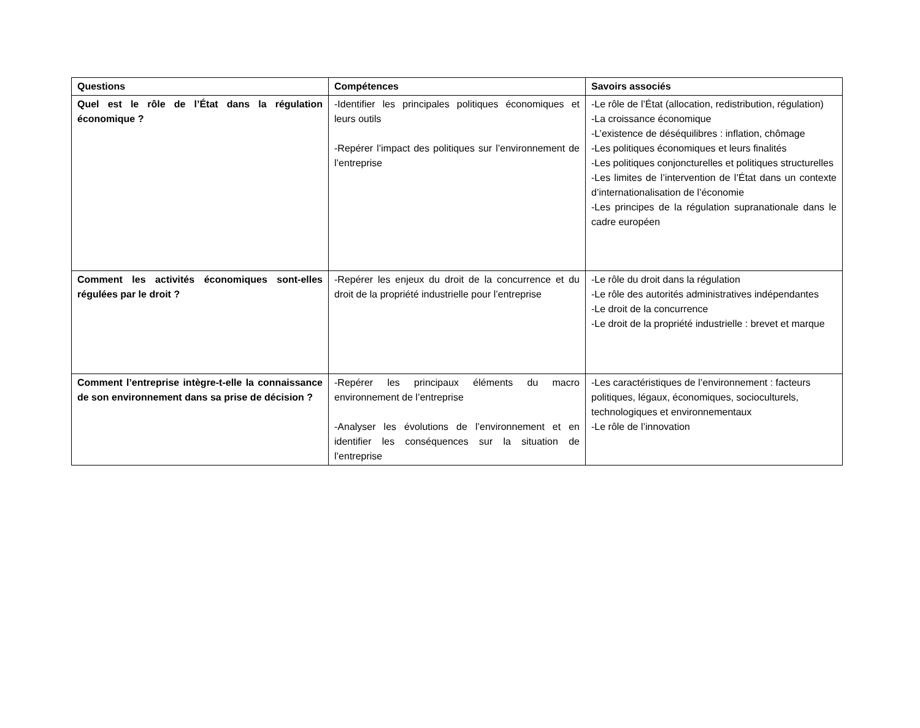| Questions | Compétences | Savoirs associés |
| --- | --- | --- |
| Quel est le rôle de l’État dans la régulation économique ? | -Identifier les principales politiques économiques et leurs outils -Repérer l’impact des politiques sur l’environnement de l’entreprise | -Le rôle de l’État (allocation, redistribution, régulation) -La croissance économique -L’existence de déséquilibres : inflation, chômage -Les politiques économiques et leurs finalités -Les politiques conjoncturelles et politiques structurelles -Les limites de l’intervention de l’État dans un contexte d’internationalisation de l’économie -Les principes de la régulation supranationale dans le cadre européen |
| Comment les activités économiques sont-elles régulées par le droit ? | -Repérer les enjeux du droit de la concurrence et du droit de la propriété industrielle pour l’entreprise | -Le rôle du droit dans la régulation -Le rôle des autorités administratives indépendantes -Le droit de la concurrence -Le droit de la propriété industrielle : brevet et marque |
| Comment l’entreprise intègre-t-elle la connaissance de son environnement dans sa prise de décision ? | -Repérer les principaux éléments du macro environnement de l’entreprise -Analyser les évolutions de l’environnement et en identifier les conséquences sur la situation de l’entreprise | -Les caractéristiques de l’environnement : facteurs politiques, légaux, économiques, socioculturels, technologiques et environnementaux -Le rôle de l’innovation |